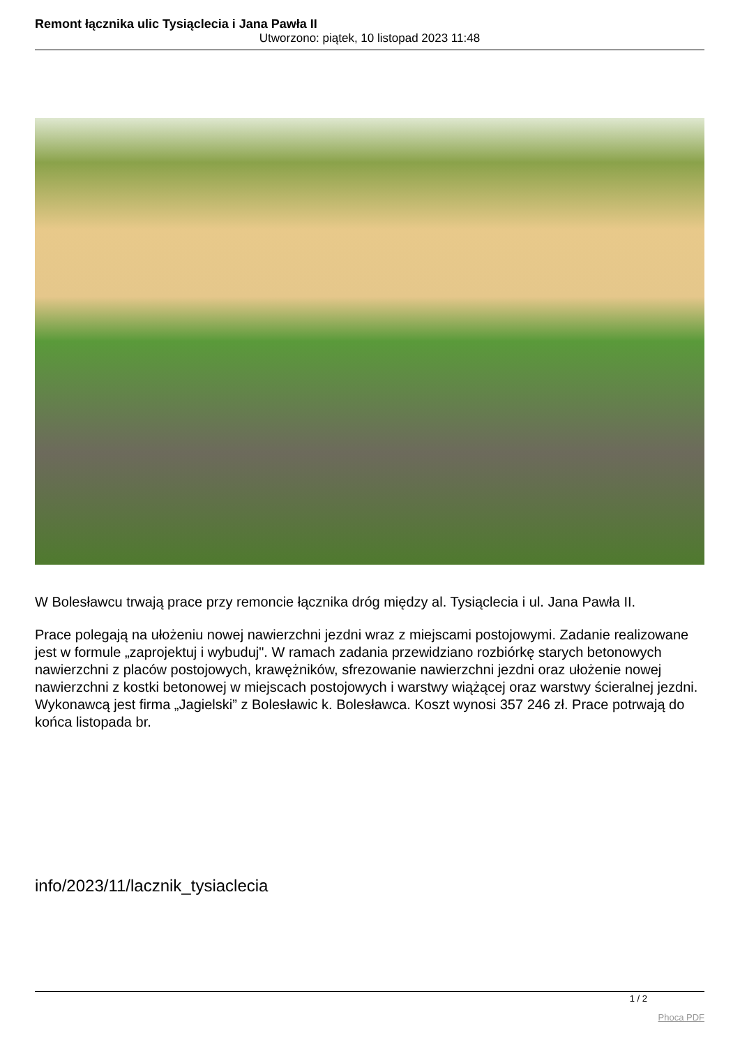Remont łącznika ulic Tysiąclecia i Jana Pawła II
Utworzono: piątek, 10 listopad 2023 11:48
W Bolesławcu trwają prace przy remoncie łącznika dróg między al. Tysiąclecia i ul. Jana Pawła II.
Prace polegają na ułożeniu nowej nawierzchni jezdni wraz z miejscami postojowymi. Zadanie realizowane jest w formule „zaprojektuj i wybuduj". W ramach zadania przewidziano rozbiórkę starych betonowych nawierzchni z placów postojowych, krawężników, sfrezowanie nawierzchni jezdni oraz ułożenie nowej nawierzchni z kostki betonowej w miejscach postojowych i warstwy wiążącej oraz warstwy ścieralnej jezdni. Wykonawcą jest firma „Jagielski” z Bolesławic k. Bolesławca. Koszt wynosi 357 246 zł. Prace potrwają do końca listopada br.
info/2023/11/lacznik_tysiaclecia
1 / 2
Phoca PDF